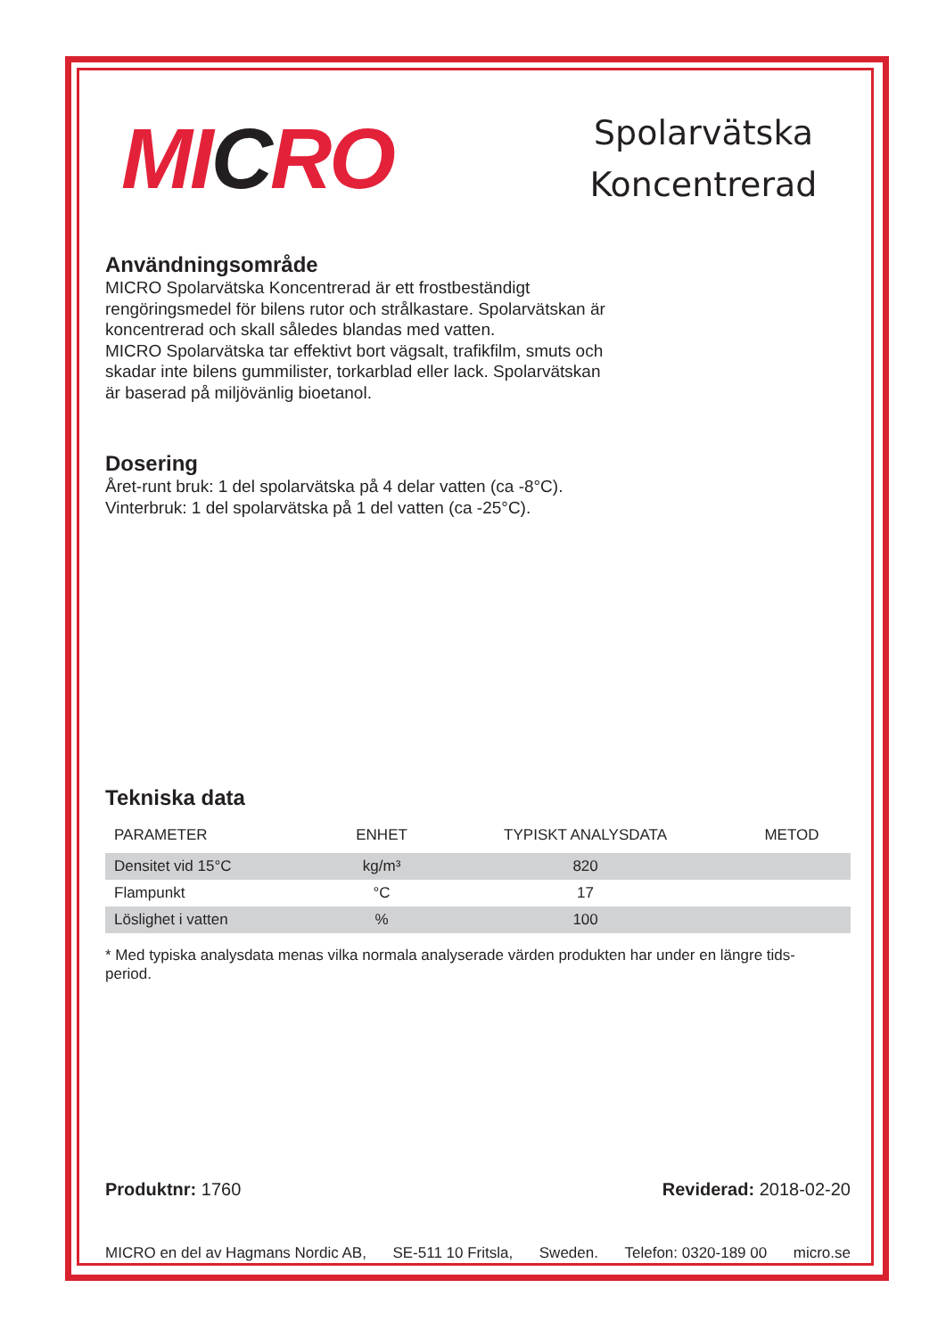MICRO
Spolarvätska Koncentrerad
Användningsområde
MICRO Spolarvätska Koncentrerad är ett frostbeständigt
rengöringsmedel för bilens rutor och strålkastare. Spolarvätskan är
koncentrerad och skall således blandas med vatten.
MICRO Spolarvätska tar effektivt bort vägsalt, trafikfilm, smuts och
skadar inte bilens gummilister, torkarblad eller lack. Spolarvätskan
är baserad på miljövänlig bioetanol.
Dosering
Året-runt bruk: 1 del spolarvätska på 4 delar vatten (ca -8°C).
Vinterbruk: 1 del spolarvätska på 1 del vatten (ca -25°C).
Tekniska data
| PARAMETER | ENHET | TYPISKT ANALYSDATA | METOD |
| --- | --- | --- | --- |
| Densitet vid 15°C | kg/m³ | 820 | |
| Flampunkt | °C | 17 | |
| Löslighet i vatten | % | 100 | |
* Med typiska analysdata menas vilka normala analyserade värden produkten har under en längre tids-
period.
Produktnr: 1760 Reviderad: 2018-02-20
MICRO en del av Hagmans Nordic AB, SE-511 10 Fritsla, Sweden. Telefon: 0320-189 00 micro.se